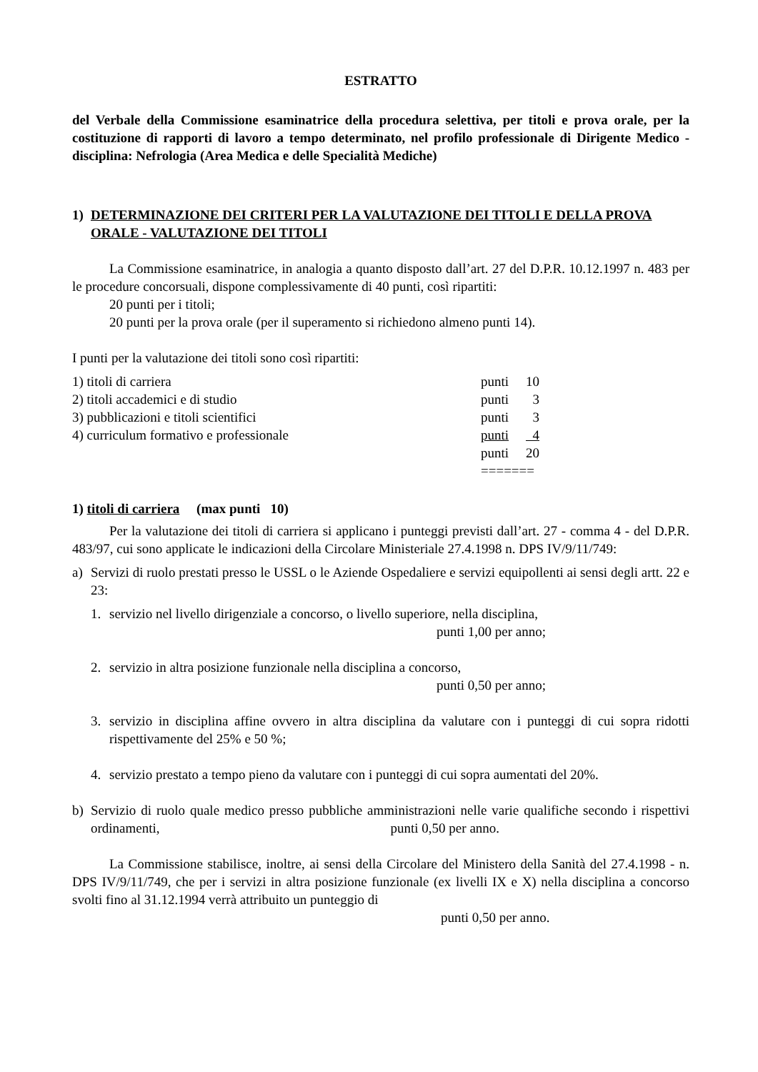ESTRATTO
del Verbale della Commissione esaminatrice della procedura selettiva, per titoli e prova orale, per la costituzione di rapporti di lavoro a tempo determinato, nel profilo professionale di Dirigente Medico - disciplina: Nefrologia (Area Medica e delle Specialità Mediche)
1) DETERMINAZIONE DEI CRITERI PER LA VALUTAZIONE DEI TITOLI E DELLA PROVA ORALE - VALUTAZIONE DEI TITOLI
La Commissione esaminatrice, in analogia a quanto disposto dall’art. 27 del D.P.R. 10.12.1997 n. 483 per le procedure concorsuali, dispone complessivamente di 40 punti, così ripartiti:
20 punti per i titoli;
20 punti per la prova orale (per il superamento si richiedono almeno punti 14).
I punti per la valutazione dei titoli sono così ripartiti:
| 1) titoli di carriera | punti | 10 |
| 2) titoli accademici e di studio | punti | 3 |
| 3) pubblicazioni e titoli scientifici | punti | 3 |
| 4) curriculum formativo e professionale | punti | 4 |
| | punti | 20 |
| | ======= | |
1) titoli di carriera (max punti 10)
Per la valutazione dei titoli di carriera si applicano i punteggi previsti dall’art. 27 - comma 4 - del D.P.R. 483/97, cui sono applicate le indicazioni della Circolare Ministeriale 27.4.1998 n. DPS IV/9/11/749:
a) Servizi di ruolo prestati presso le USSL o le Aziende Ospedaliere e servizi equipollenti ai sensi degli artt. 22 e 23:
1. servizio nel livello dirigenziale a concorso, o livello superiore, nella disciplina,
punti 1,00 per anno;
2. servizio in altra posizione funzionale nella disciplina a concorso,
punti 0,50 per anno;
3. servizio in disciplina affine ovvero in altra disciplina da valutare con i punteggi di cui sopra ridotti rispettivamente del 25% e 50 %;
4. servizio prestato a tempo pieno da valutare con i punteggi di cui sopra aumentati del 20%.
b) Servizio di ruolo quale medico presso pubbliche amministrazioni nelle varie qualifiche secondo i rispettivi ordinamenti, punti 0,50 per anno.
La Commissione stabilisce, inoltre, ai sensi della Circolare del Ministero della Sanità del 27.4.1998 - n. DPS IV/9/11/749, che per i servizi in altra posizione funzionale (ex livelli IX e X) nella disciplina a concorso svolti fino al 31.12.1994 verrà attribuito un punteggio di
punti 0,50 per anno.